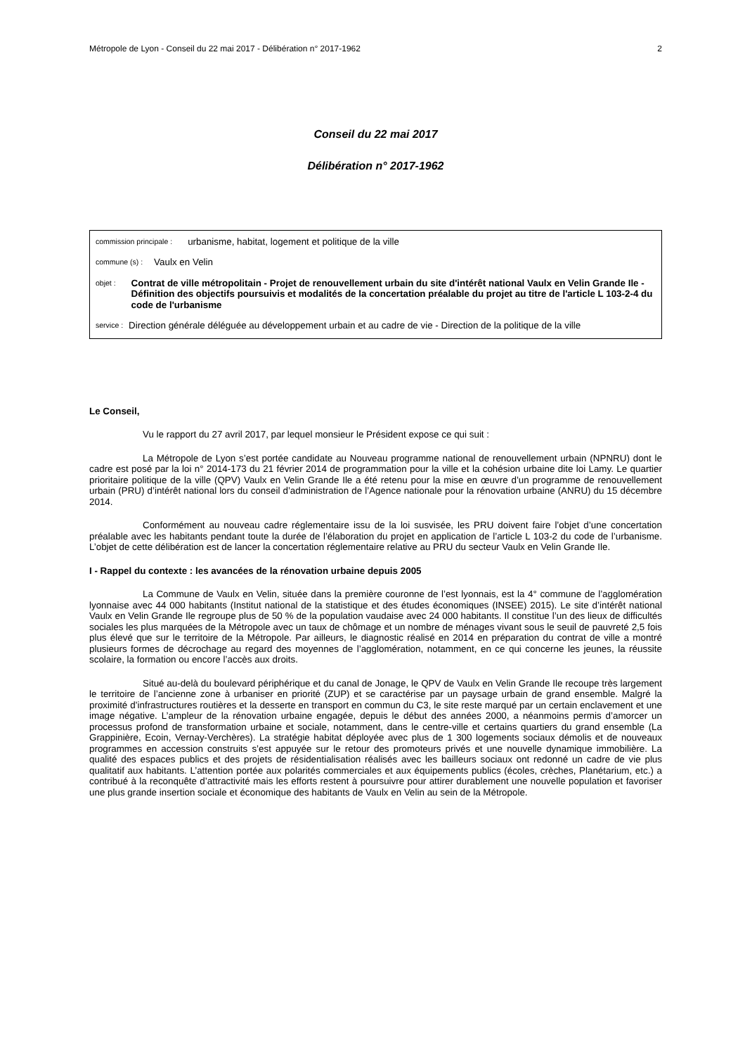Métropole de Lyon - Conseil du 22 mai 2017 - Délibération n° 2017-1962 2
Conseil du 22 mai 2017
Délibération n° 2017-1962
commission principale : urbanisme, habitat, logement et politique de la ville
commune (s) : Vaulx en Velin
objet : Contrat de ville métropolitain - Projet de renouvellement urbain du site d'intérêt national Vaulx en Velin Grande Ile - Définition des objectifs poursuivis et modalités de la concertation préalable du projet au titre de l'article L 103-2-4 du code de l'urbanisme
service : Direction générale déléguée au développement urbain et au cadre de vie - Direction de la politique de la ville
Le Conseil,
Vu le rapport du 27 avril 2017, par lequel monsieur le Président expose ce qui suit :
La Métropole de Lyon s’est portée candidate au Nouveau programme national de renouvellement urbain (NPNRU) dont le cadre est posé par la loi n° 2014-173 du 21 février 2014 de programmation pour la ville et la cohésion urbaine dite loi Lamy. Le quartier prioritaire politique de la ville (QPV) Vaulx en Velin Grande Ile a été retenu pour la mise en œuvre d’un programme de renouvellement urbain (PRU) d’intérêt national lors du conseil d’administration de l’Agence nationale pour la rénovation urbaine (ANRU) du 15 décembre 2014.
Conformément au nouveau cadre réglementaire issu de la loi susvisée, les PRU doivent faire l’objet d’une concertation préalable avec les habitants pendant toute la durée de l’élaboration du projet en application de l’article L 103-2 du code de l’urbanisme. L’objet de cette délibération est de lancer la concertation réglementaire relative au PRU du secteur Vaulx en Velin Grande Ile.
I - Rappel du contexte : les avancées de la rénovation urbaine depuis 2005
La Commune de Vaulx en Velin, située dans la première couronne de l’est lyonnais, est la 4° commune de l’agglomération lyonnaise avec 44 000 habitants (Institut national de la statistique et des études économiques (INSEE) 2015). Le site d’intérêt national Vaulx en Velin Grande Ile regroupe plus de 50 % de la population vaudaise avec 24 000 habitants. Il constitue l’un des lieux de difficultés sociales les plus marquées de la Métropole avec un taux de chômage et un nombre de ménages vivant sous le seuil de pauvreté 2,5 fois plus élevé que sur le territoire de la Métropole. Par ailleurs, le diagnostic réalisé en 2014 en préparation du contrat de ville a montré plusieurs formes de décrochage au regard des moyennes de l’agglomération, notamment, en ce qui concerne les jeunes, la réussite scolaire, la formation ou encore l’accès aux droits.
Situé au-delà du boulevard périphérique et du canal de Jonage, le QPV de Vaulx en Velin Grande Ile recoupe très largement le territoire de l’ancienne zone à urbaniser en priorité (ZUP) et se caractérise par un paysage urbain de grand ensemble. Malgré la proximité d’infrastructures routières et la desserte en transport en commun du C3, le site reste marqué par un certain enclavement et une image négative. L’ampleur de la rénovation urbaine engagée, depuis le début des années 2000, a néanmoins permis d’amorcer un processus profond de transformation urbaine et sociale, notamment, dans le centre-ville et certains quartiers du grand ensemble (La Grappinière, Ecoin, Vernay-Verchères). La stratégie habitat déployée avec plus de 1 300 logements sociaux démolis et de nouveaux programmes en accession construits s’est appuyée sur le retour des promoteurs privés et une nouvelle dynamique immobilière. La qualité des espaces publics et des projets de résidentialisation réalisés avec les bailleurs sociaux ont redonné un cadre de vie plus qualitatif aux habitants. L’attention portée aux polarités commerciales et aux équipements publics (écoles, crèches, Planétarium, etc.) a contribué à la reconquête d’attractivité mais les efforts restent à poursuivre pour attirer durablement une nouvelle population et favoriser une plus grande insertion sociale et économique des habitants de Vaulx en Velin au sein de la Métropole.